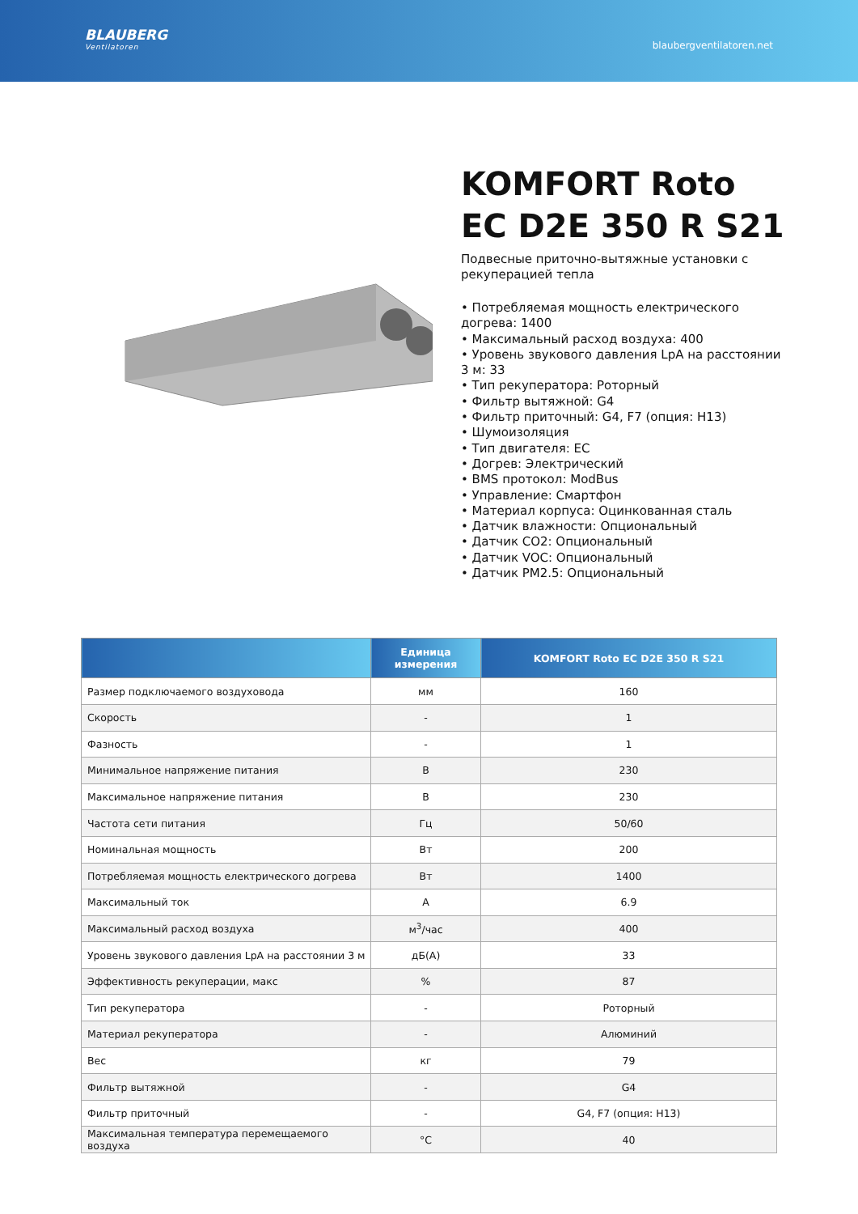BLAUBERG
Ventilatoren
blaubergventilatoren.net
KOMFORT Roto EC D2E 350 R S21
Подвесные приточно-вытяжные установки с рекуперацией тепла
• Потребляемая мощность електрического догрева: 1400
• Максимальный расход воздуха: 400
• Уровень звукового давления LpA на расстоянии 3 м: 33
• Тип рекуператора: Роторный
• Фильтр вытяжной: G4
• Фильтр приточный: G4, F7 (опция: H13)
• Шумоизоляция
• Тип двигателя: EC
• Догрев: Электрический
• BMS протокол: ModBus
• Управление: Смартфон
• Материал корпуса: Оцинкованная сталь
• Датчик влажности: Опциональный
• Датчик CO2: Опциональный
• Датчик VOC: Опциональный
• Датчик PM2.5: Опциональный
| | Единица измерения | KOMFORT Roto EC D2E 350 R S21 |
| --- | --- | --- |
| Размер подключаемого воздуховода | мм | 160 |
| Скорость | - | 1 |
| Фазность | - | 1 |
| Минимальное напряжение питания | В | 230 |
| Максимальное напряжение питания | В | 230 |
| Частота сети питания | Гц | 50/60 |
| Номинальная мощность | Вт | 200 |
| Потребляемая мощность електрического догрева | Вт | 1400 |
| Максимальный ток | А | 6.9 |
| Максимальный расход воздуха | м<sup>3</sup>/час | 400 |
| Уровень звукового давления LpA на расстоянии 3 м | дБ(А) | 33 |
| Эффективность рекуперации, макс | % | 87 |
| Тип рекуператора | - | Роторный |
| Материал рекуператора | - | Алюминий |
| Вес | кг | 79 |
| Фильтр вытяжной | - | G4 |
| Фильтр приточный | - | G4, F7 (опция: H13) |
| Максимальная температура перемещаемого воздуха | °C | 40 |